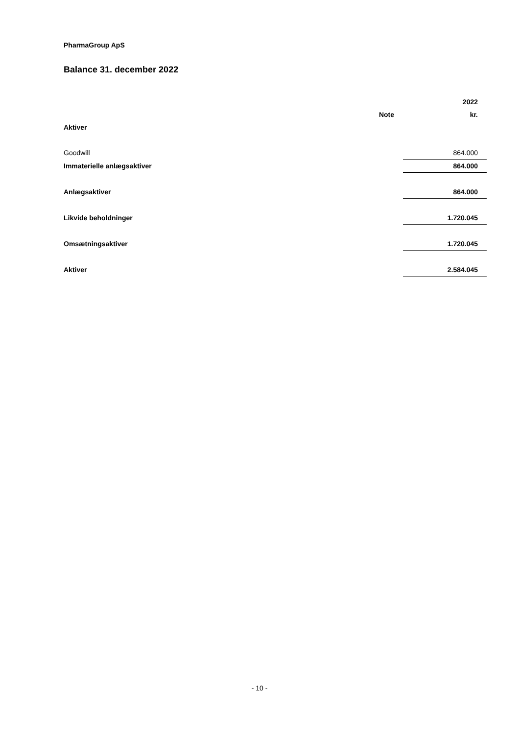PharmaGroup ApS
Balance 31. december 2022
| | | 2022 |
| --- | --- | --- |
| | Note | kr. |
| Aktiver | | |
| Goodwill | | 864.000 |
| Immaterielle anlægsaktiver | | 864.000 |
| Anlægsaktiver | | 864.000 |
| Likvide beholdninger | | 1.720.045 |
| Omsætningsaktiver | | 1.720.045 |
| Aktiver | | 2.584.045 |
- 10 -